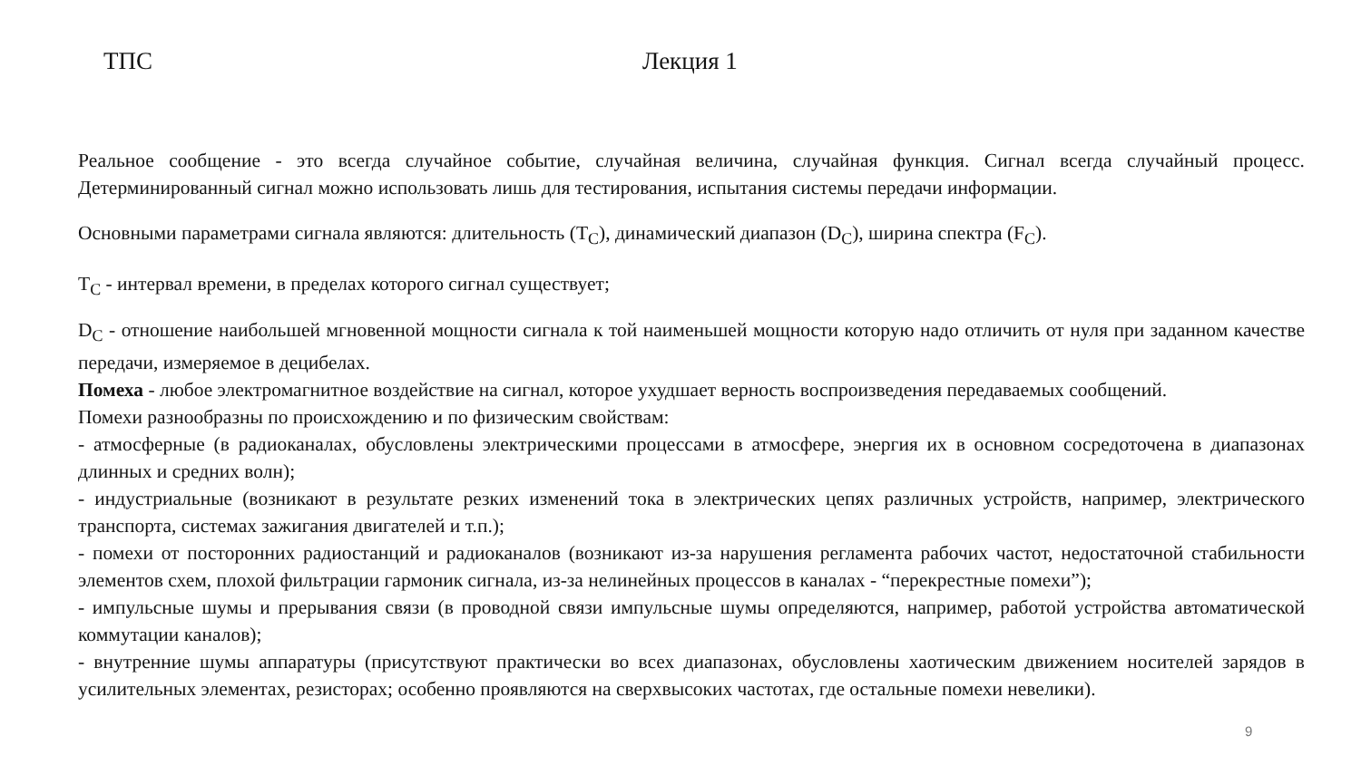ТПС Лекция 1
Реальное сообщение - это всегда случайное событие, случайная величина, случайная функция. Сигнал всегда случайный процесс. Детерминированный сигнал можно использовать лишь для тестирования, испытания системы передачи информации.
Основными параметрами сигнала являются: длительность (T<sub>C</sub>), динамический диапазон (D<sub>C</sub>), ширина спектра (F<sub>C</sub>).
T<sub>C</sub> - интервал времени, в пределах которого сигнал существует;
D<sub>C</sub> - отношение наибольшей мгновенной мощности сигнала к той наименьшей мощности которую надо отличить от нуля при заданном качестве передачи, измеряемое в децибелах.
Помеха - любое электромагнитное воздействие на сигнал, которое ухудшает верность воспроизведения передаваемых сообщений.
Помехи разнообразны по происхождению и по физическим свойствам:
- атмосферные (в радиоканалах, обусловлены электрическими процессами в атмосфере, энергия их в основном сосредоточена в диапазонах длинных и средних волн);
- индустриальные (возникают в результате резких изменений тока в электрических цепях различных устройств, например, электрического транспорта, системах зажигания двигателей и т.п.);
- помехи от посторонних радиостанций и радиоканалов (возникают из-за нарушения регламента рабочих частот, недостаточной стабильности элементов схем, плохой фильтрации гармоник сигнала, из-за нелинейных процессов в каналах - “перекрестные помехи”);
- импульсные шумы и прерывания связи (в проводной связи импульсные шумы определяются, например, работой устройства автоматической коммутации каналов);
- внутренние шумы аппаратуры (присутствуют практически во всех диапазонах, обусловлены хаотическим движением носителей зарядов в усилительных элементах, резисторах; особенно проявляются на сверхвысоких частотах, где остальные помехи невелики).
9